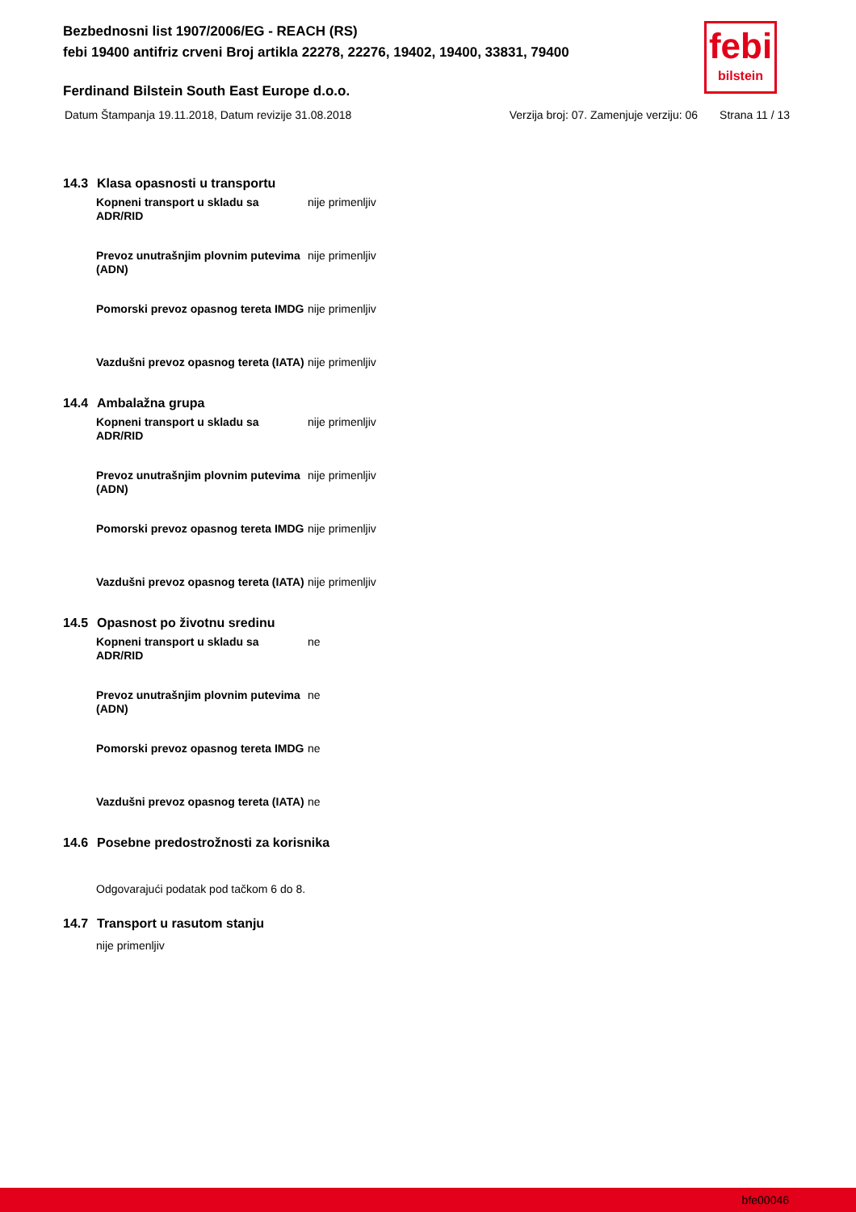Bezbednosni list 1907/2006/EG - REACH (RS)
febi 19400 antifriz crveni Broj artikla 22278, 22276, 19402, 19400, 33831, 79400
febi
bilstein
Ferdinand Bilstein South East Europe d.o.o.
Datum Štampanja 19.11.2018, Datum revizije 31.08.2018
Verzija broj: 07. Zamenjuje verziju: 06
Strana 11 / 13
14.3 Klasa opasnosti u transportu
Kopneni transport u skladu sa ADR/RID nije primenljiv
Prevoz unutrašnjim plovnim putevima (ADN) nije primenljiv
Pomorski prevoz opasnog tereta IMDG nije primenljiv
Vazdušni prevoz opasnog tereta (IATA) nije primenljiv
14.4 Ambalažna grupa
Kopneni transport u skladu sa ADR/RID nije primenljiv
Prevoz unutrašnjim plovnim putevima (ADN) nije primenljiv
Pomorski prevoz opasnog tereta IMDG nije primenljiv
Vazdušni prevoz opasnog tereta (IATA) nije primenljiv
14.5 Opasnost po životnu sredinu
Kopneni transport u skladu sa ADR/RID ne
Prevoz unutrašnjim plovnim putevima (ADN) ne
Pomorski prevoz opasnog tereta IMDG ne
Vazdušni prevoz opasnog tereta (IATA) ne
14.6 Posebne predostrožnosti za korisnika
Odgovarajući podatak pod tačkom 6 do 8.
14.7 Transport u rasutom stanju
nije primenljiv
bfe00046